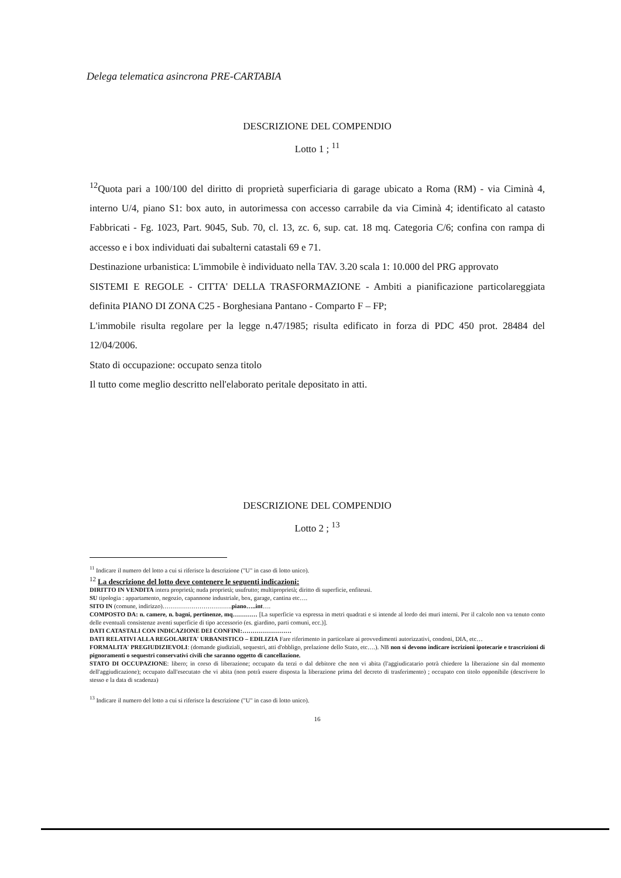Delega telematica asincrona PRE-CARTABIA
DESCRIZIONE DEL COMPENDIO
Lotto 1 ; <sup>11</sup>
<sup>12</sup> Quota pari a 100/100 del diritto di proprietà superficiaria di garage ubicato a Roma (RM) - via Ciminà 4, interno U/4, piano S1: box auto, in autorimessa con accesso carrabile da via Ciminà 4; identificato al catasto Fabbricati - Fg. 1023, Part. 9045, Sub. 70, cl. 13, zc. 6, sup. cat. 18 mq. Categoria C/6; confina con rampa di accesso e i box individuati dai subalterni catastali 69 e 71.
Destinazione urbanistica: L'immobile è individuato nella TAV. 3.20 scala 1: 10.000 del PRG approvato
SISTEMI E REGOLE - CITTA' DELLA TRASFORMAZIONE - Ambiti a pianificazione particolareggiata definita PIANO DI ZONA C25 - Borghesiana Pantano - Comparto F – FP;
L'immobile risulta regolare per la legge n.47/1985; risulta edificato in forza di PDC 450 prot. 28484 del 12/04/2006.
Stato di occupazione: occupato senza titolo
Il tutto come meglio descritto nell'elaborato peritale depositato in atti.
DESCRIZIONE DEL COMPENDIO
Lotto 2 ; <sup>13</sup>
<sup>11</sup> Indicare il numero del lotto a cui si riferisce la descrizione ("U" in caso di lotto unico).
<sup>12</sup> La descrizione del lotto deve contenere le seguenti indicazioni:
DIRITTO IN VENDITA intera proprietà; nuda proprietà; usufrutto; multiproprietà; diritto di superficie, enfiteusi.
SU tipologia : appartamento, negozio, capannone industriale, box, garage, cantina etc….
SITO IN (comune, indirizzo)…………………………….piano…..int….
COMPOSTO DA: n. camere, n. bagni, pertinenze, mq………… [La superficie va espressa in metri quadrati e si intende al lordo dei muri interni. Per il calcolo non va tenuto conto delle eventuali consistenze aventi superficie di tipo accessorio (es. giardino, parti comuni, ecc.)].
DATI CATASTALI CON INDICAZIONE DEI CONFINI:……………………
DATI RELATIVI ALLA REGOLARITA' URBANISTICO – EDILIZIA Fare riferimento in particolare ai provvedimenti autorizzativi, condoni, DIA, etc…
FORMALITA' PREGIUDIZIEVOLI: (domande giudiziali, sequestri, atti d'obbligo, prelazione dello Stato, etc….). NB non si devono indicare iscrizioni ipotecarie e trascrizioni di pignoramenti o sequestri conservativi civili che saranno oggetto di cancellazione.
STATO DI OCCUPAZIONE: libero; in corso di liberazione; occupato da terzi o dal debitore che non vi abita (l'aggiudicatario potrà chiedere la liberazione sin dal momento dell'aggiudicazione); occupato dall'esecutato che vi abita (non potrà essere disposta la liberazione prima del decreto di trasferimento) ; occupato con titolo opponibile (descrivere lo stesso e la data di scadenza)
<sup>13</sup> Indicare il numero del lotto a cui si riferisce la descrizione ("U" in caso di lotto unico).
16